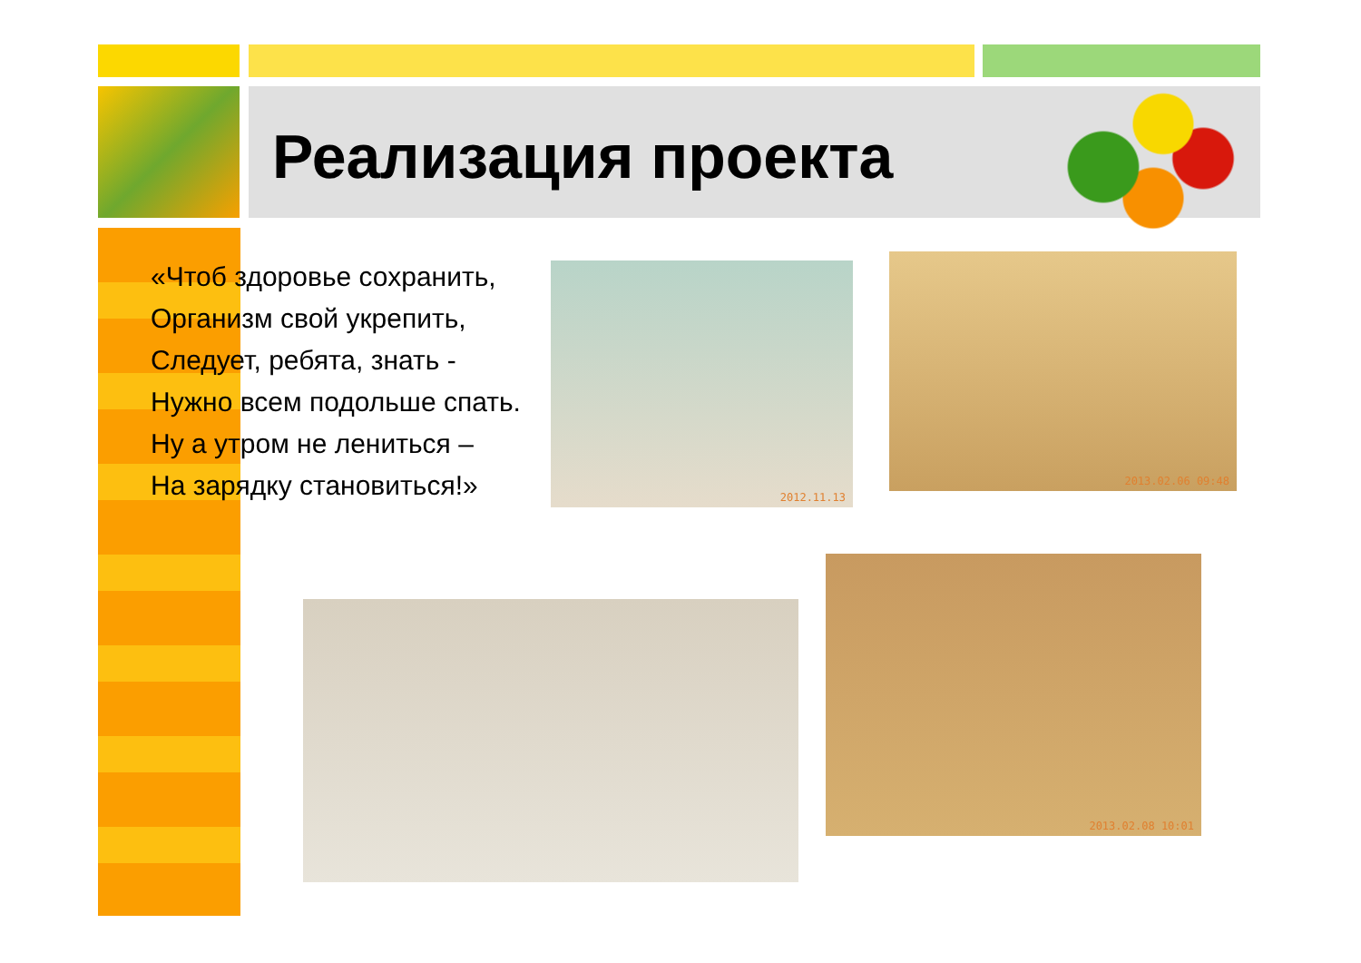Реализация проекта
«Чтоб здоровье сохранить,
Организм свой укрепить,
Следует, ребята, знать -
Нужно всем подольше спать.
Ну а утром не лениться –
На зарядку становиться!»
2012.11.13
2013.02.06 09:48
2013.02.08 10:01